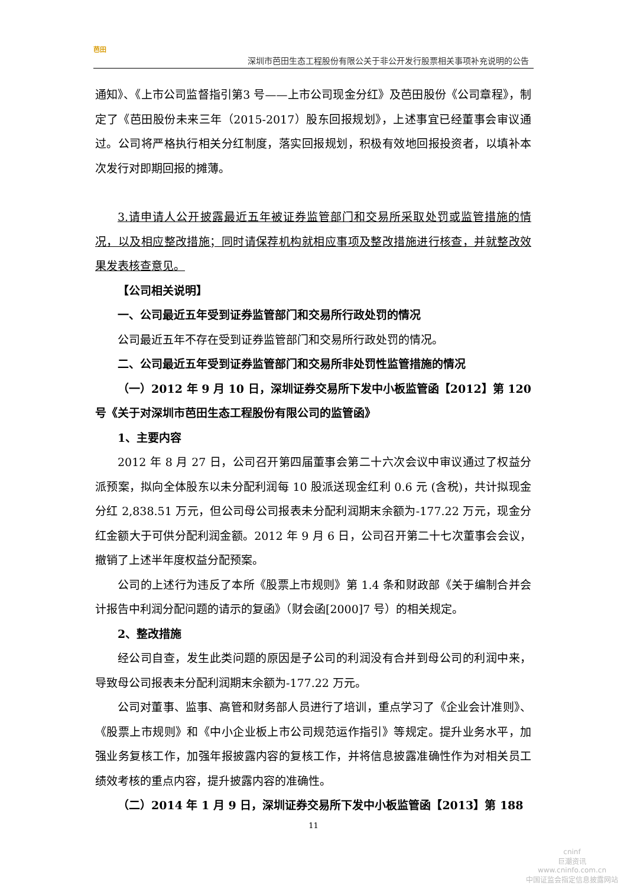芭田
深圳市芭田生态工程股份有限公关于非公开发行股票相关事项补充说明的公告
通知》、《上市公司监督指引第3 号——上市公司现金分红》及芭田股份《公司章程》，制定了《芭田股份未来三年（2015-2017）股东回报规划》，上述事宜已经董事会审议通过。公司将严格执行相关分红制度，落实回报规划，积极有效地回报投资者，以填补本次发行对即期回报的摊薄。
3.请申请人公开披露最近五年被证券监管部门和交易所采取处罚或监管措施的情况，以及相应整改措施；同时请保荐机构就相应事项及整改措施进行核查，并就整改效果发表核查意见。
【公司相关说明】
一、公司最近五年受到证券监管部门和交易所行政处罚的情况
公司最近五年不存在受到证券监管部门和交易所行政处罚的情况。
二、公司最近五年受到证券监管部门和交易所非处罚性监管措施的情况
（一）2012 年 9 月 10 日，深圳证券交易所下发中小板监管函【2012】第 120 号《关于对深圳市芭田生态工程股份有限公司的监管函》
1、主要内容
2012 年 8 月 27 日，公司召开第四届董事会第二十六次会议中审议通过了权益分派预案，拟向全体股东以未分配利润每 10 股派送现金红利 0.6 元 (含税)，共计拟现金分红 2,838.51 万元，但公司母公司报表未分配利润期末余额为-177.22 万元，现金分红金额大于可供分配利润金额。2012 年 9 月 6 日，公司召开第二十七次董事会会议，撤销了上述半年度权益分配预案。
公司的上述行为违反了本所《股票上市规则》第 1.4 条和财政部《关于编制合并会计报告中利润分配问题的请示的复函》（财会函[2000]7 号）的相关规定。
2、整改措施
经公司自查，发生此类问题的原因是子公司的利润没有合并到母公司的利润中来，导致母公司报表未分配利润期末余额为-177.22 万元。
公司对董事、监事、高管和财务部人员进行了培训，重点学习了《企业会计准则》、《股票上市规则》和《中小企业板上市公司规范运作指引》等规定。提升业务水平，加强业务复核工作，加强年报披露内容的复核工作，并将信息披露准确性作为对相关员工绩效考核的重点内容，提升披露内容的准确性。
（二）2014 年 1 月 9 日，深圳证券交易所下发中小板监管函【2013】第 188
11
cninf
巨潮资讯
www.cninfo.com.cn
中国证监会指定信息披露网站